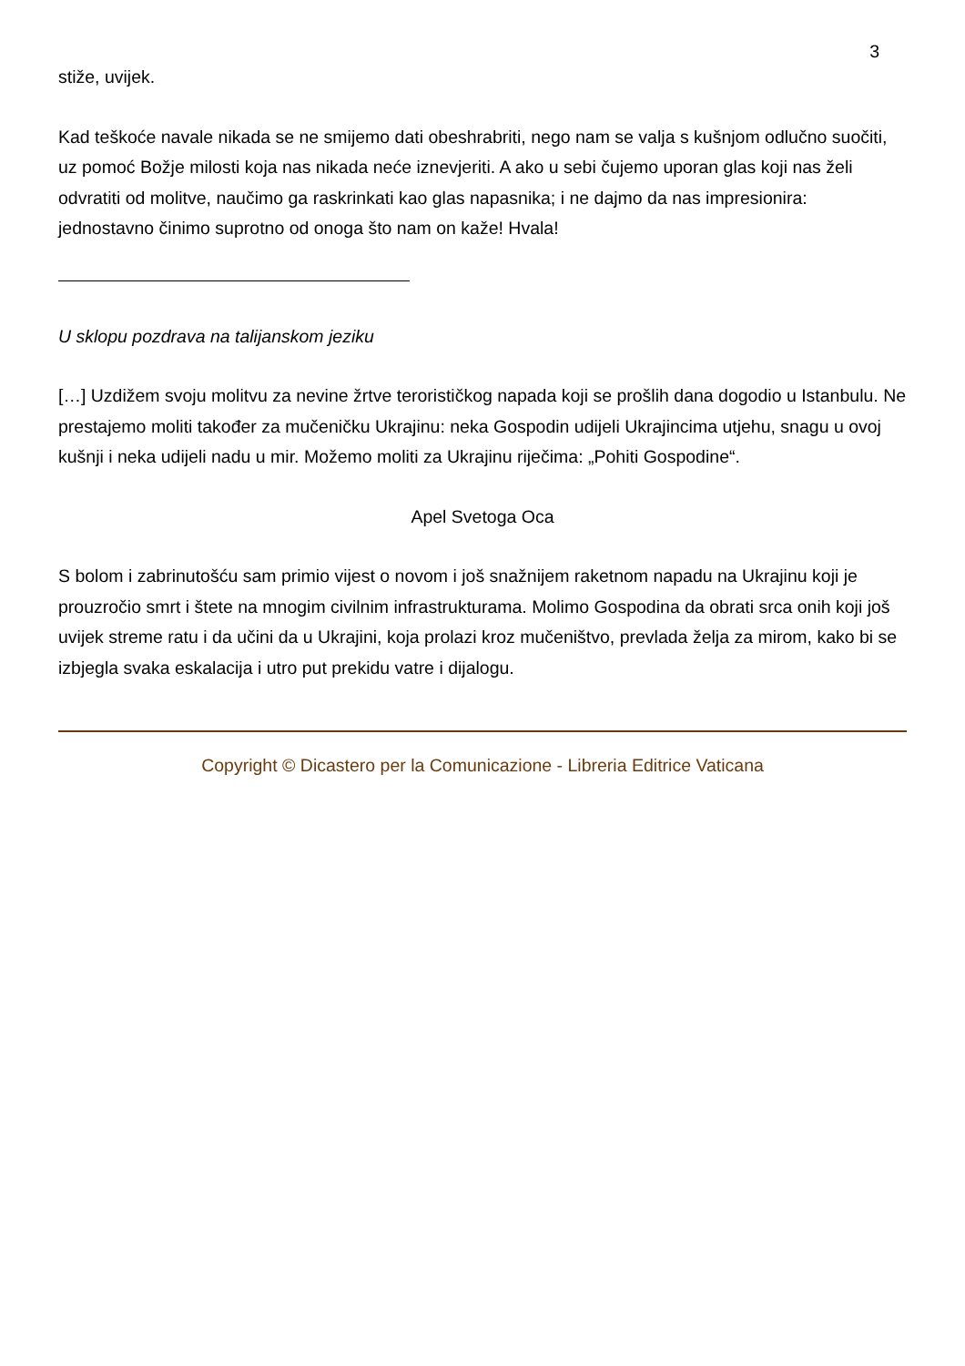3
stiže, uvijek.
Kad teškoće navale nikada se ne smijemo dati obeshrabriti, nego nam se valja s kušnjom odlučno suočiti, uz pomoć Božje milosti koja nas nikada neće iznevjeriti. A ako u sebi čujemo uporan glas koji nas želi odvratiti od molitve, naučimo ga raskrinkati kao glas napasnika; i ne dajmo da nas impresionira: jednostavno činimo suprotno od onoga što nam on kaže! Hvala!
U sklopu pozdrava na talijanskom jeziku
[…] Uzdižem svoju molitvu za nevine žrtve terorističkog napada koji se prošlih dana dogodio u Istanbulu. Ne prestajemo moliti također za mučeničku Ukrajinu: neka Gospodin udijeli Ukrajincima utjehu, snagu u ovoj kušnji i neka udijeli nadu u mir. Možemo moliti za Ukrajinu riječima: „Pohiti Gospodine“.
Apel Svetoga Oca
S bolom i zabrinutošću sam primio vijest o novom i još snažnijem raketnom napadu na Ukrajinu koji je prouzročio smrt i štete na mnogim civilnim infrastrukturama. Molimo Gospodina da obrati srca onih koji još uvijek streme ratu i da učini da u Ukrajini, koja prolazi kroz mučeništvo, prevlada želja za mirom, kako bi se izbjegla svaka eskalacija i utro put prekidu vatre i dijalogu.
Copyright © Dicastero per la Comunicazione - Libreria Editrice Vaticana